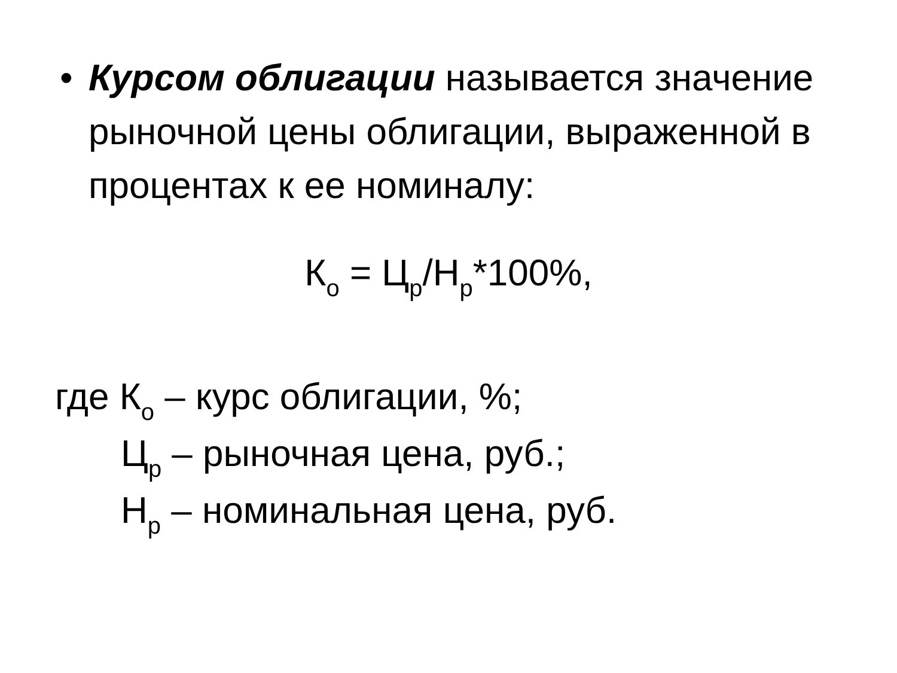• Курсом облигации называется значение рыночной цены облигации, выраженной в процентах к ее номиналу:
К<sub>о</sub> = Ц<sub>р</sub>/Н<sub>р</sub>*100%,
где К<sub>о</sub> – курс облигации, %;
Ц<sub>р</sub> – рыночная цена, руб.;
Н<sub>р</sub> – номинальная цена, руб.